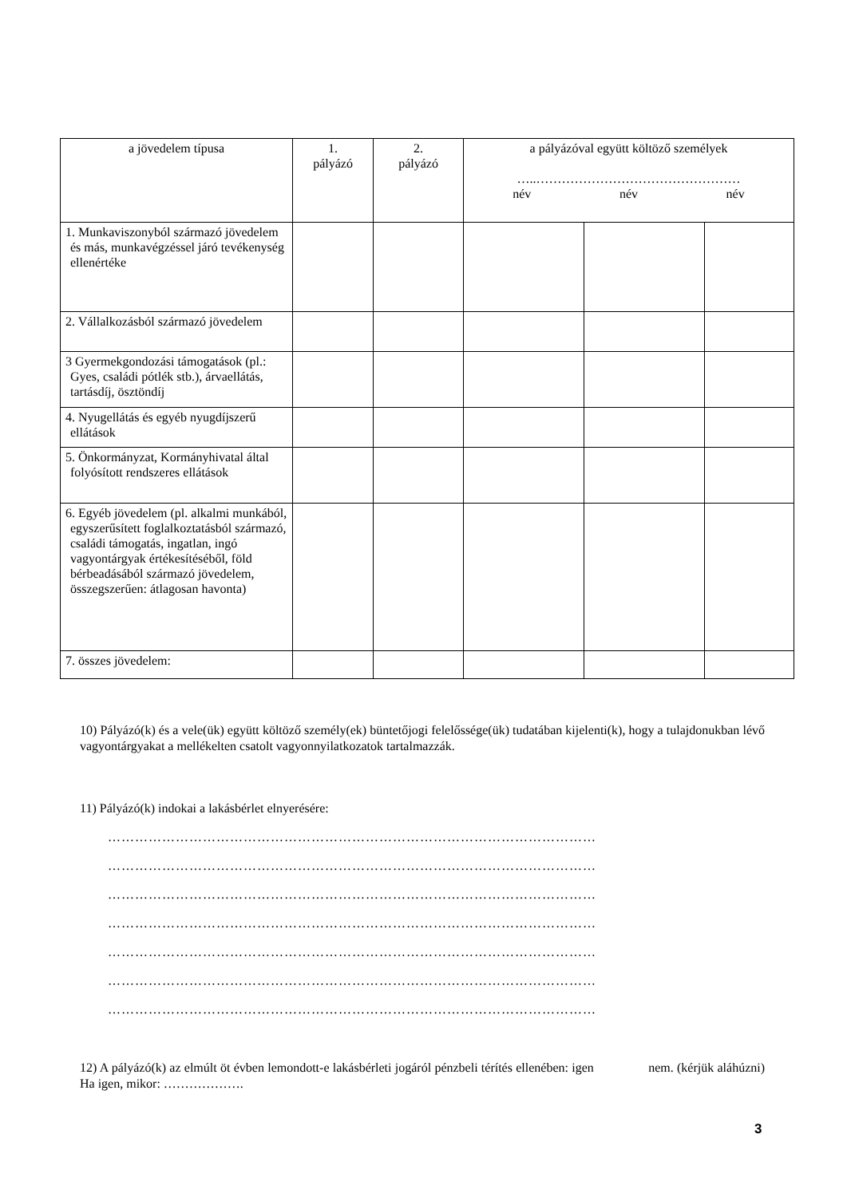| a jövedelem típusa | 1. pályázó | 2. pályázó | a pályázóval együtt költöző személyek …..………………………………………… név név név | | |
| --- | --- | --- | --- | --- | --- |
| 1. Munkaviszonyból származó jövedelem és más, munkavégzéssel járó tevékenység ellenértéke | | | | | |
| 2. Vállalkozásból származó jövedelem | | | | | |
| 3 Gyermekgondozási támogatások (pl.: Gyes, családi pótlék stb.), árvaellátás, tartásdíj, ösztöndíj | | | | | |
| 4. Nyugellátás és egyéb nyugdíjszerű ellátások | | | | | |
| 5. Önkormányzat, Kormányhivatal által folyósított rendszeres ellátások | | | | | |
| 6. Egyéb jövedelem (pl. alkalmi munkából, egyszerűsített foglalkoztatásból származó, családi támogatás, ingatlan, ingó vagyontárgyak értékesítéséből, föld bérbeadásából származó jövedelem, összegszerűen: átlagosan havonta) | | | | | |
| 7. összes jövedelem: | | | | | |
10) Pályázó(k) és a vele(ük) együtt költöző személy(ek) büntetőjogi felelőssége(ük) tudatában kijelenti(k), hogy a tulajdonukban lévő vagyontárgyakat a mellékelten csatolt vagyonnyilatkozatok tartalmazzák.
11) Pályázó(k) indokai a lakásbérlet elnyerésére:
………………………………………………………………………………………………
………………………………………………………………………………………………
………………………………………………………………………………………………
………………………………………………………………………………………………
………………………………………………………………………………………………
………………………………………………………………………………………………
………………………………………………………………………………………………
12) A pályázó(k) az elmúlt öt évben lemondott-e lakásbérleti jogáról pénzbeli térítés ellenében: igen nem. (kérjük aláhúzni) Ha igen, mikor: ……………….
3